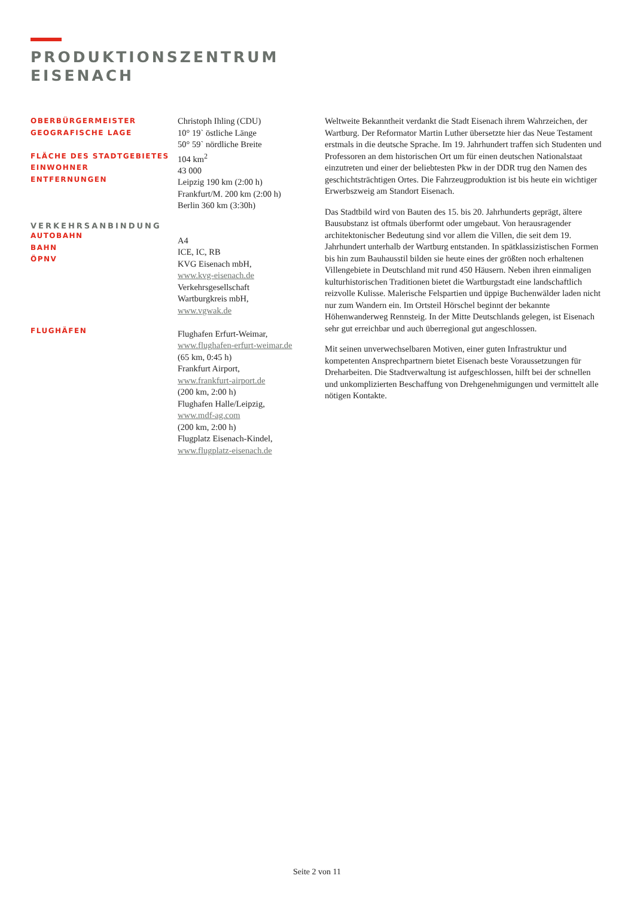PRODUKTIONSZENTRUM
EISENACH
OBERBÜRGERMEISTER
GEOGRAFISCHE LAGE
FLÄCHE DES STADTGEBIETES
EINWOHNER
ENTFERNUNGEN
VERKEHRSANBINDUNG
AUTOBAHN
BAHN
ÖPNV
FLUGHÄFEN
Christoph Ihling (CDU)
10° 19` östliche Länge
50° 59` nördliche Breite
104 km<sup>2</sup>
43 000
Leipzig 190 km (2:00 h)
Frankfurt/M. 200 km (2:00 h)
Berlin 360 km (3:30h)
A4
ICE, IC, RB
KVG Eisenach mbH,
www.kvg-eisenach.de
Verkehrsgesellschaft
Wartburgkreis mbH,
www.vgwak.de
Flughafen Erfurt-Weimar,
www.flughafen-erfurt-weimar.de
(65 km, 0:45 h)
Frankfurt Airport,
www.frankfurt-airport.de
(200 km, 2:00 h)
Flughafen Halle/Leipzig,
www.mdf-ag.com
(200 km, 2:00 h)
Flugplatz Eisenach-Kindel,
www.flugplatz-eisenach.de
Weltweite Bekanntheit verdankt die Stadt Eisenach ihrem Wahrzeichen, der Wartburg. Der Reformator Martin Luther übersetzte hier das Neue Testament erstmals in die deutsche Sprache. Im 19. Jahrhundert traffen sich Studenten und Professoren an dem historischen Ort um für einen deutschen Nationalstaat einzutreten und einer der beliebtesten Pkw in der DDR trug den Namen des geschichtsträchtigen Ortes. Die Fahrzeugproduktion ist bis heute ein wichtiger Erwerbszweig am Standort Eisenach.
Das Stadtbild wird von Bauten des 15. bis 20. Jahrhunderts geprägt, ältere Bausubstanz ist oftmals überformt oder umgebaut. Von herausragender architektonischer Bedeutung sind vor allem die Villen, die seit dem 19. Jahrhundert unterhalb der Wartburg entstanden. In spätklassizistischen Formen bis hin zum Bauhausstil bilden sie heute eines der größten noch erhaltenen Villengebiete in Deutschland mit rund 450 Häusern. Neben ihren einmaligen kulturhistorischen Traditionen bietet die Wartburgstadt eine landschaftlich reizvolle Kulisse. Malerische Felspartien und üppige Buchenwälder laden nicht nur zum Wandern ein. Im Ortsteil Hörschel beginnt der bekannte Höhenwanderweg Rennsteig. In der Mitte Deutschlands gelegen, ist Eisenach sehr gut erreichbar und auch überregional gut angeschlossen.
Mit seinen unverwechselbaren Motiven, einer guten Infrastruktur und kompetenten Ansprechpartnern bietet Eisenach beste Voraussetzungen für Dreharbeiten. Die Stadtverwaltung ist aufgeschlossen, hilft bei der schnellen und unkomplizierten Beschaffung von Drehgenehmigungen und vermittelt alle nötigen Kontakte.
Seite 2 von 11